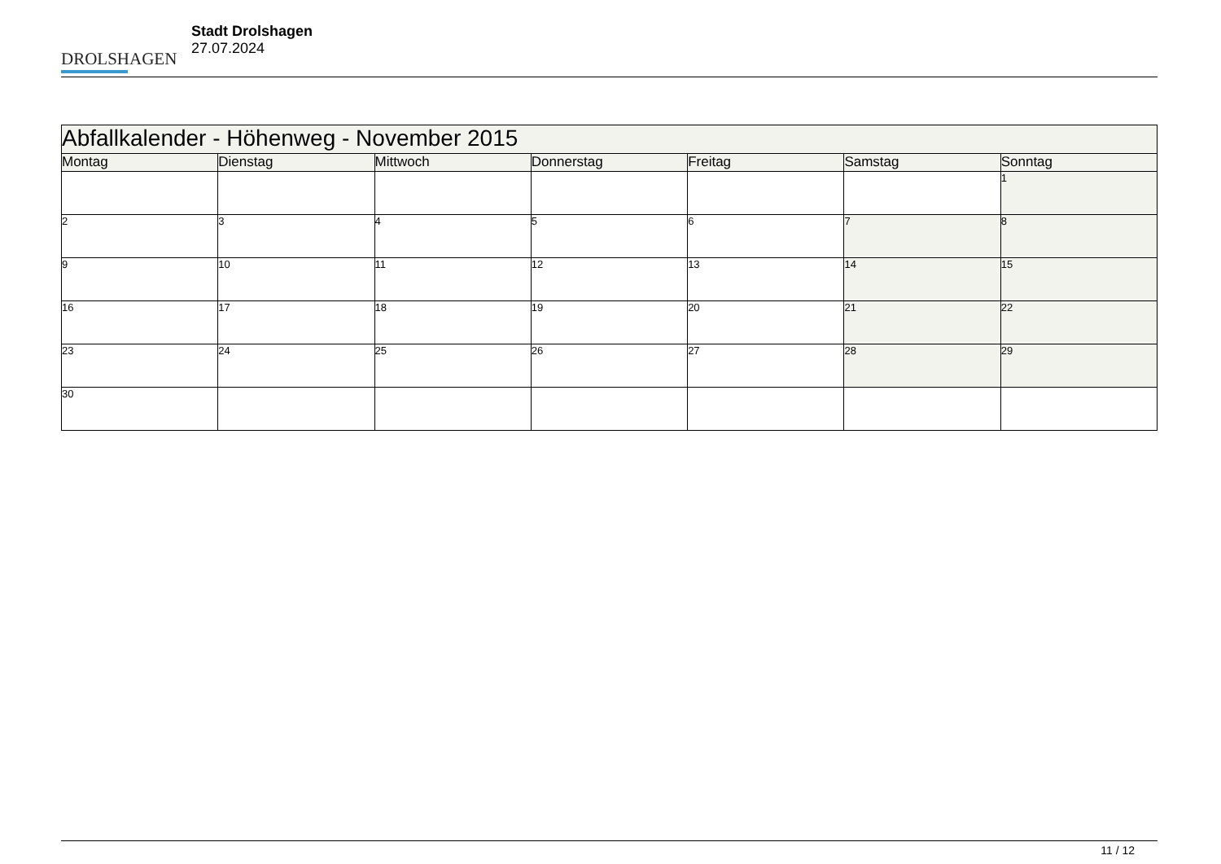DROLSHAGEN
Stadt Drolshagen
27.07.2024
| Abfallkalender - Höhenweg - November 2015 | | | | | | |
| --- | --- | --- | --- | --- | --- | --- |
| Montag | Dienstag | Mittwoch | Donnerstag | Freitag | Samstag | Sonntag |
| | | | | | | 1 |
| 2 | 3 | 4 | 5 | 6 | 7 | 8 |
| 9 | 10 | 11 | 12 | 13 | 14 | 15 |
| 16 | 17 | 18 | 19 | 20 | 21 | 22 |
| 23 | 24 | 25 | 26 | 27 | 28 | 29 |
| 30 | | | | | | |
11 / 12